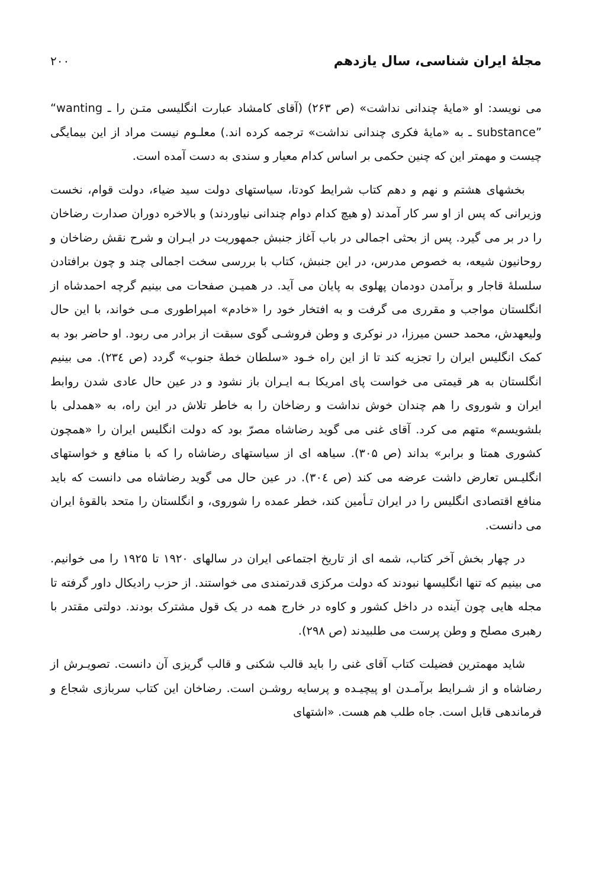مجلهٔ ایران شناسی، سال یازدهم ۲۰۰
می نویسد: او «مایهٔ چندانی نداشت» (ص ۲۶۳) (آقای کامشاد عبارت انگلیسی متـن را ـ “wanting substance” ـ به «مایهٔ فکری چندانی نداشت» ترجمه کرده اند.) معلـوم نیست مراد از این بیمایگی چیست و مهمتر این که چنین حکمی بر اساس کدام معیار و سندی به دست آمده است.
بخشهای هشتم و نهم و دهم کتاب شرایط کودتا، سیاستهای دولت سید ضیاء، دولت قوام، نخست وزیرانی که پس از او سر کار آمدند (و هیچ کدام دوام چندانی نیاوردند) و بالاخره دوران صدارت رضاخان را در بر می گیرد. پس از بحثی اجمالی در باب آغاز جنبش جمهوریت در ایـران و شرح نقش رضاخان و روحانیون شیعه، به خصوص مدرس، در این جنبش، کتاب با بررسی سخت اجمالی چند و چون برافتادن سلسلهٔ قاجار و برآمدن دودمان پهلوی به پایان می آید. در همیـن صفحات می بینیم گرچه احمدشاه از انگلستان مواجب و مقرری می گرفت و به افتخار خود را «خادم» امپراطوری مـی خواند، با این حال ولیعهدش، محمد حسن میرزا، در نوکری و وطن فروشـی گوی سبقت از برادر می ربود. او حاضر بود به کمک انگلیس ایران را تجزیه کند تا از این راه خـود «سلطان خطهٔ جنوب» گردد (ص ۲۳٤). می بینیم انگلستان به هر قیمتی می خواست پای امریکا بـه ایـران باز نشود و در عین حال عادی شدن روابط ایران و شوروی را هم چندان خوش نداشت و رضاخان را به خاطر تلاش در این راه، به «همدلی با بلشویسم» متهم می کرد. آقای غنی می گوید رضاشاه مصرّ بود که دولت انگلیس ایران را «همچون کشوری همتا و برابر» بداند (ص ۳۰۵). سیاهه ای از سیاستهای رضاشاه را که با منافع و خواستهای انگلیـس تعارض داشت عرضه می کند (ص ۳۰٤). در عین حال می گوید رضاشاه می دانست که باید منافع اقتصادی انگلیس را در ایران تـأمین کند، خطر عمده را شوروی، و انگلستان را متحد بالقوهٔ ایران می دانست.
در چهار بخش آخر کتاب، شمه ای از تاریخ اجتماعی ایران در سالهای ۱۹۲۰ تا ۱۹۲۵ را می خوانیم. می بینیم که تنها انگلیسها نبودند که دولت مرکزی قدرتمندی می خواستند. از حزب رادیکال داور گرفته تا مجله هایی چون آینده در داخل کشور و کاوه در خارج همه در یک قول مشترک بودند. دولتی مقتدر با رهبری مصلح و وطن پرست می طلبیدند (ص ۲۹۸).
شاید مهمترین فضیلت کتاب آقای غنی را باید قالب شکنی و قالب گریزی آن دانست. تصویـرش از رضاشاه و از شـرایط برآمـدن او پیچیـده و پرسایه روشـن است. رضاخان این کتاب سربازی شجاع و فرماندهی قابل است. جاه طلب هم هست. «اشتهای